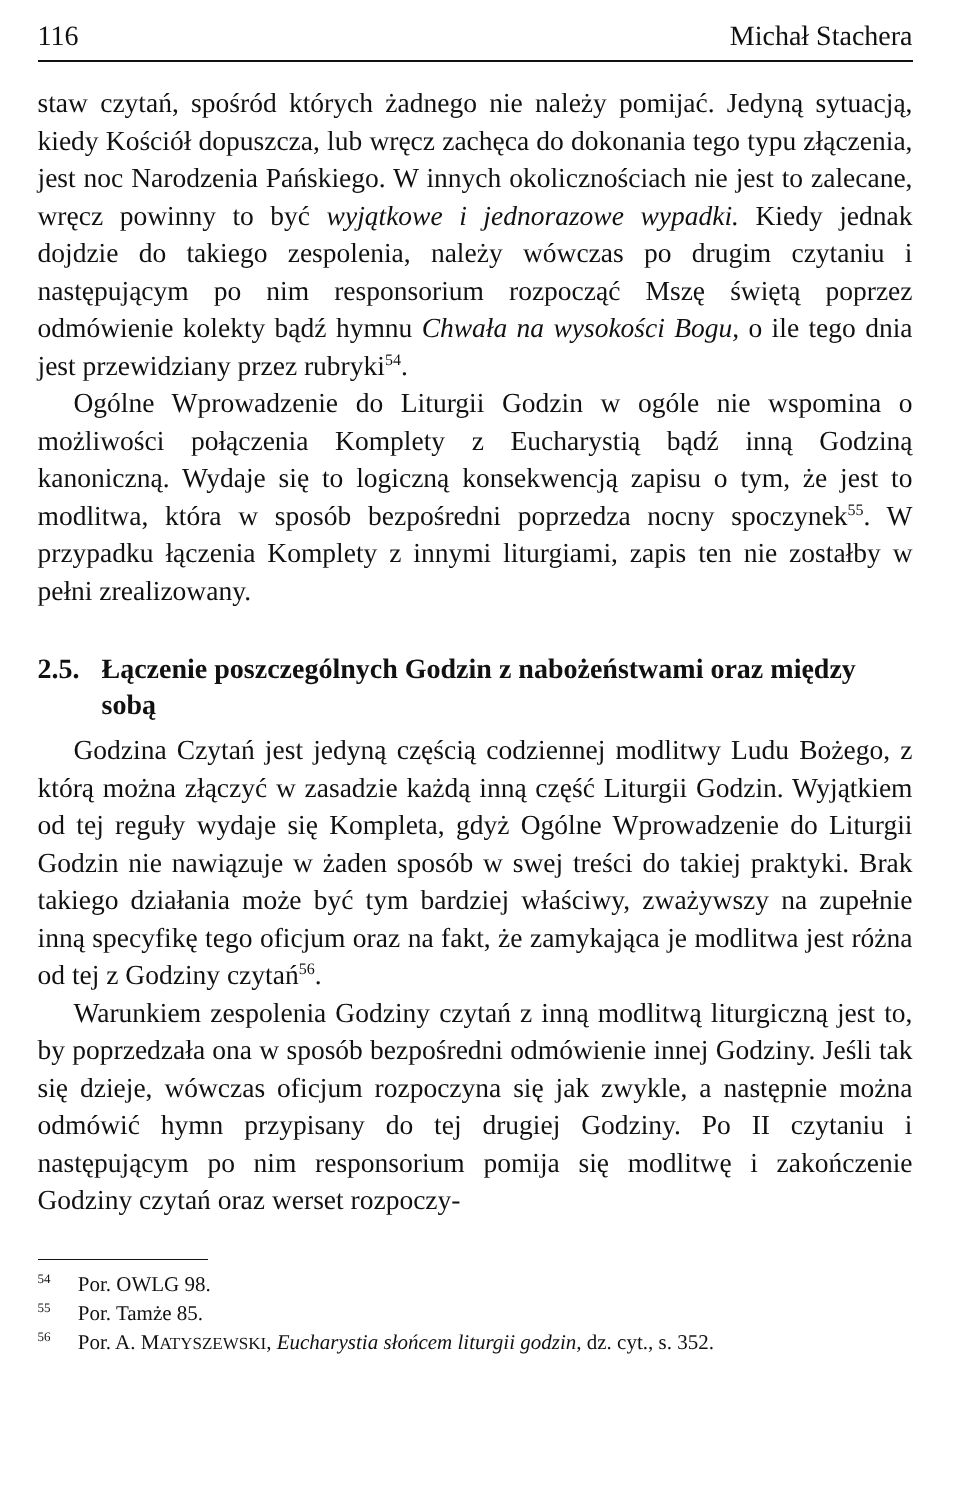116 Michał Stachera
staw czytań, spośród których żadnego nie należy pomijać. Jedyną sytuacją, kiedy Kościół dopuszcza, lub wręcz zachęca do dokonania tego typu złączenia, jest noc Narodzenia Pańskiego. W innych okolicznościach nie jest to zalecane, wręcz powinny to być wyjątkowe i jednorazowe wypadki. Kiedy jednak dojdzie do takiego zespolenia, należy wówczas po drugim czytaniu i następującym po nim responsorium rozpocząć Mszę świętą poprzez odmówienie kolekty bądź hymnu Chwała na wysokości Bogu, o ile tego dnia jest przewidziany przez rubryki<sup>54</sup>.
Ogólne Wprowadzenie do Liturgii Godzin w ogóle nie wspomina o możliwości połączenia Komplety z Eucharystią bądź inną Godziną kanoniczną. Wydaje się to logiczną konsekwencją zapisu o tym, że jest to modlitwa, która w sposób bezpośredni poprzedza nocny spoczynek<sup>55</sup>. W przypadku łączenia Komplety z innymi liturgiami, zapis ten nie zostałby w pełni zrealizowany.
2.5. Łączenie poszczególnych Godzin z nabożeństwami oraz między sobą
Godzina Czytań jest jedyną częścią codziennej modlitwy Ludu Bożego, z którą można złączyć w zasadzie każdą inną część Liturgii Godzin. Wyjątkiem od tej reguły wydaje się Kompleta, gdyż Ogólne Wprowadzenie do Liturgii Godzin nie nawiązuje w żaden sposób w swej treści do takiej praktyki. Brak takiego działania może być tym bardziej właściwy, zważywszy na zupełnie inną specyfikę tego oficjum oraz na fakt, że zamykająca je modlitwa jest różna od tej z Godziny czytań<sup>56</sup>.
Warunkiem zespolenia Godziny czytań z inną modlitwą liturgiczną jest to, by poprzedzała ona w sposób bezpośredni odmówienie innej Godziny. Jeśli tak się dzieje, wówczas oficjum rozpoczyna się jak zwykle, a następnie można odmówić hymn przypisany do tej drugiej Godziny. Po II czytaniu i następującym po nim responsorium pomija się modlitwę i zakończenie Godziny czytań oraz werset rozpoczy-
<sup>54</sup> Por. OWLG 98.
<sup>55</sup> Por. Tamże 85.
<sup>56</sup> Por. A. MATYSZEWSKI, Eucharystia słońcem liturgii godzin, dz. cyt., s. 352.